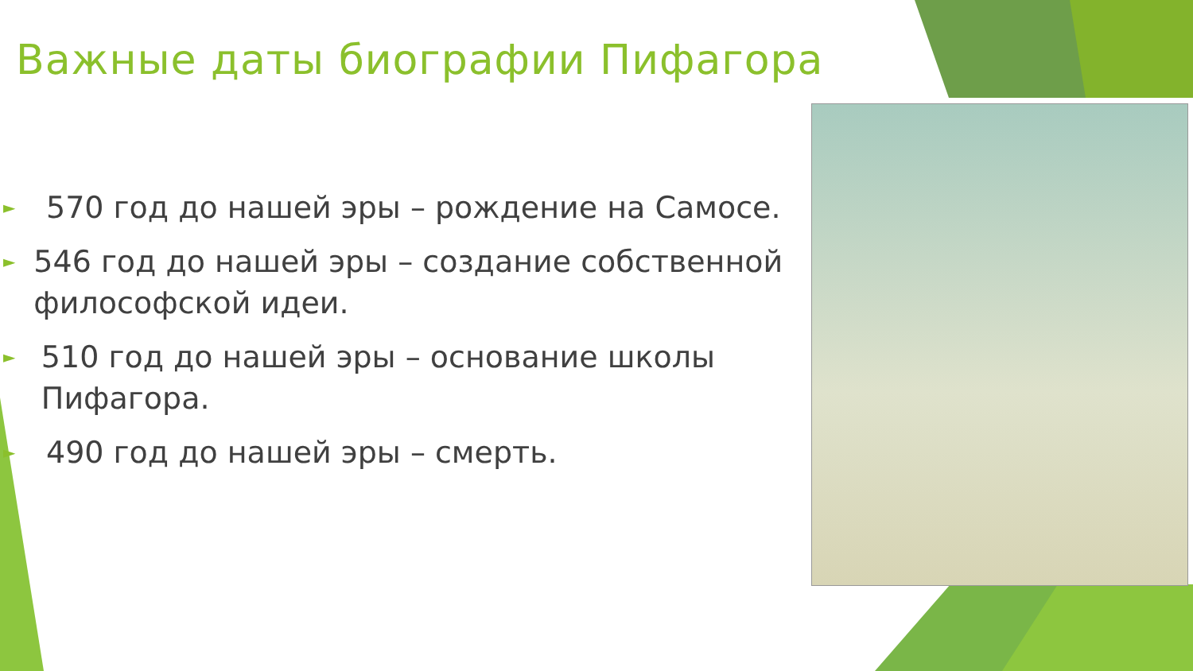Важные даты биографии Пифагора
► 570 год до нашей эры – рождение на Самосе.
► 546 год до нашей эры – создание собственной философской идеи.
► 510 год до нашей эры – основание школы Пифагора.
► 490 год до нашей эры – смерть.